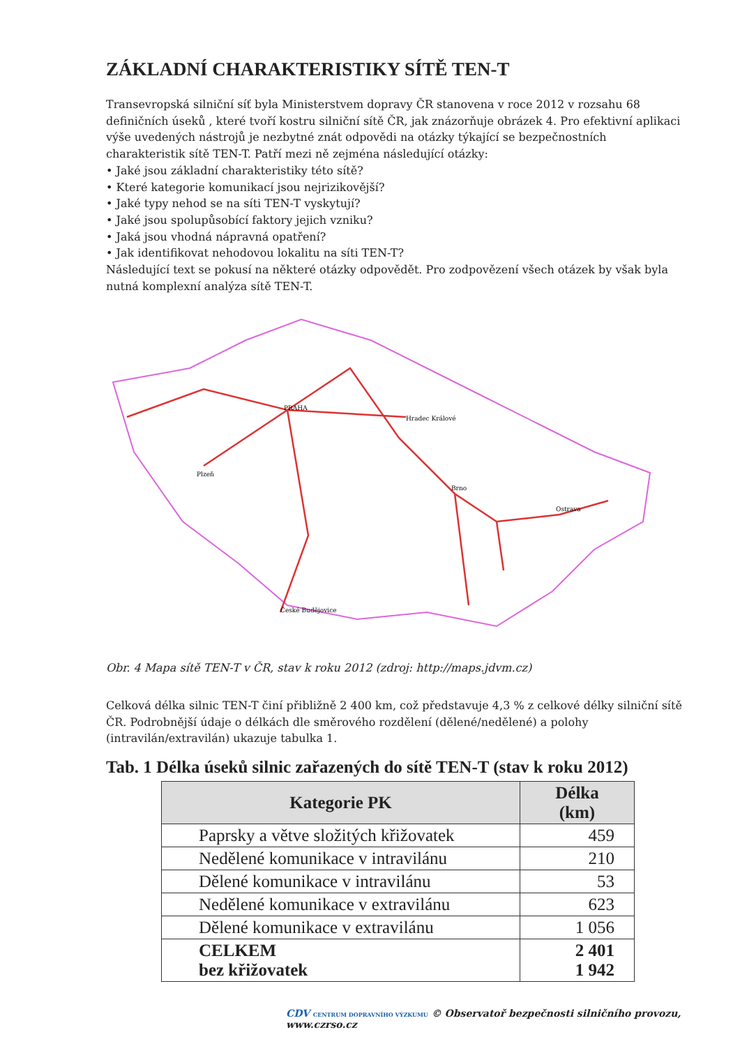ZÁKLADNÍ CHARAKTERISTIKY SÍTĚ TEN-T
Transevropská silniční síť byla Ministerstvem dopravy ČR stanovena v roce 2012 v rozsahu 68 definičních úseků , které tvoří kostru silniční sítě ČR, jak znázorňuje obrázek 4. Pro efektivní aplikaci výše uvedených nástrojů je nezbytné znát odpovědi na otázky týkající se bezpečnostních charakteristik sítě TEN-T. Patří mezi ně zejména následující otázky:
• Jaké jsou základní charakteristiky této sítě?
• Které kategorie komunikací jsou nejrizikovější?
• Jaké typy nehod se na síti TEN-T vyskytují?
• Jaké jsou spolupůsobící faktory jejich vzniku?
• Jaká jsou vhodná nápravná opatření?
• Jak identifikovat nehodovou lokalitu na síti TEN-T?
Následující text se pokusí na některé otázky odpovědět. Pro zodpovězení všech otázek by však byla nutná komplexní analýza sítě TEN-T.
PRAHA
Hradec Králové
Brno
Ostrava
Plzeň
České Budějovice
Obr. 4 Mapa sítě TEN-T v ČR, stav k roku 2012 (zdroj: http://maps.jdvm.cz)
Celková délka silnic TEN-T činí přibližně 2 400 km, což představuje 4,3 % z celkové délky silniční sítě ČR. Podrobnější údaje o délkách dle směrového rozdělení (dělené/nedělené) a polohy (intravilán/extravilán) ukazuje tabulka 1.
Tab. 1 Délka úseků silnic zařazených do sítě TEN-T (stav k roku 2012)
| Kategorie PK | Délka (km) |
| --- | --- |
| Paprsky a větve složitých křižovatek | 459 |
| Nedělené komunikace v intravilánu | 210 |
| Dělené komunikace v intravilánu | 53 |
| Nedělené komunikace v extravilánu | 623 |
| Dělené komunikace v extravilánu | 1 056 |
| CELKEM bez křižovatek | 2 401 1 942 |
CDV CENTRUM DOPRAVNÍHO VÝZKUMU © Observatoř bezpečnosti silničního provozu, www.czrso.cz